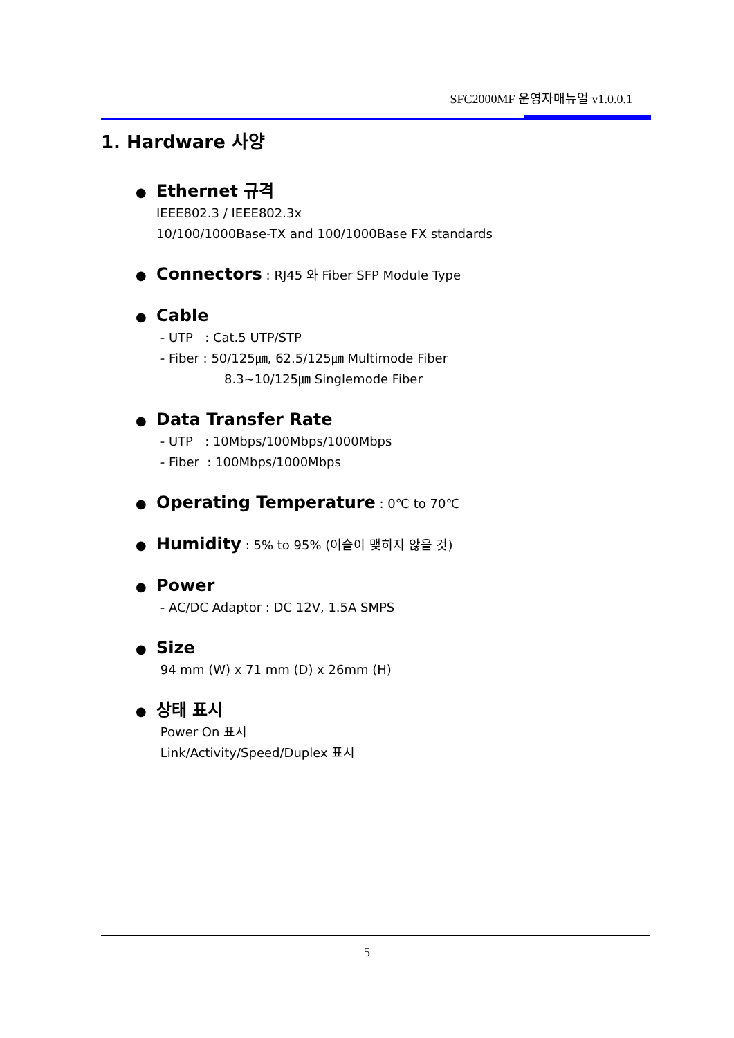SFC2000MF 운영자매뉴얼 v1.0.0.1
1. Hardware 사양
● Ethernet 규격
IEEE802.3 / IEEE802.3x
10/100/1000Base-TX and 100/1000Base FX standards
● Connectors : RJ45 와 Fiber SFP Module Type
● Cable
- UTP : Cat.5 UTP/STP
- Fiber : 50/125㎛, 62.5/125㎛ Multimode Fiber
8.3~10/125㎛ Singlemode Fiber
● Data Transfer Rate
- UTP : 10Mbps/100Mbps/1000Mbps
- Fiber : 100Mbps/1000Mbps
● Operating Temperature : 0℃ to 70℃
● Humidity : 5% to 95% (이슬이 맺히지 않을 것)
● Power
- AC/DC Adaptor : DC 12V, 1.5A SMPS
● Size
94 mm (W) x 71 mm (D) x 26mm (H)
● 상태 표시
Power On 표시
Link/Activity/Speed/Duplex 표시
5